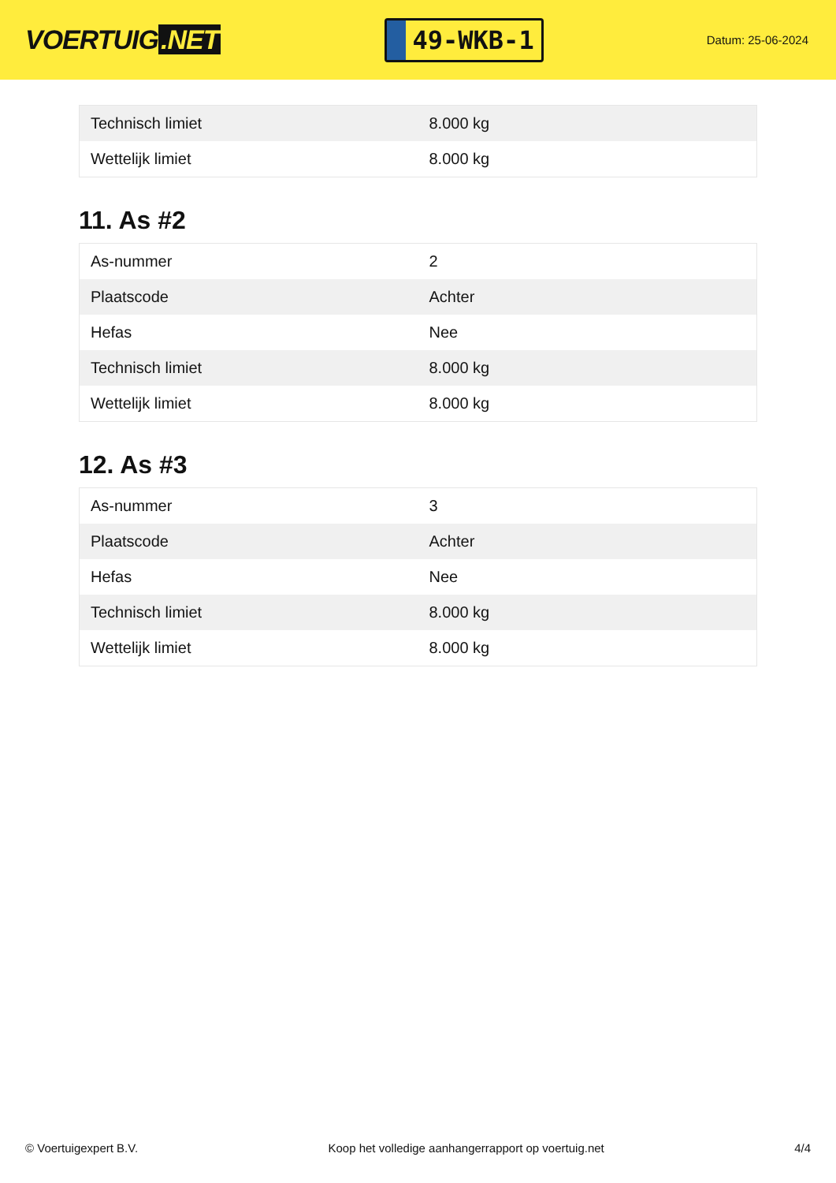VOERTUIG.NET
49-WKB-1
Datum: 25-06-2024
| Technisch limiet | 8.000 kg |
| Wettelijk limiet | 8.000 kg |
11. As #2
| As-nummer | 2 |
| Plaatscode | Achter |
| Hefas | Nee |
| Technisch limiet | 8.000 kg |
| Wettelijk limiet | 8.000 kg |
12. As #3
| As-nummer | 3 |
| Plaatscode | Achter |
| Hefas | Nee |
| Technisch limiet | 8.000 kg |
| Wettelijk limiet | 8.000 kg |
© Voertuigexpert B.V. Koop het volledige aanhangerrapport op voertuig.net 4/4